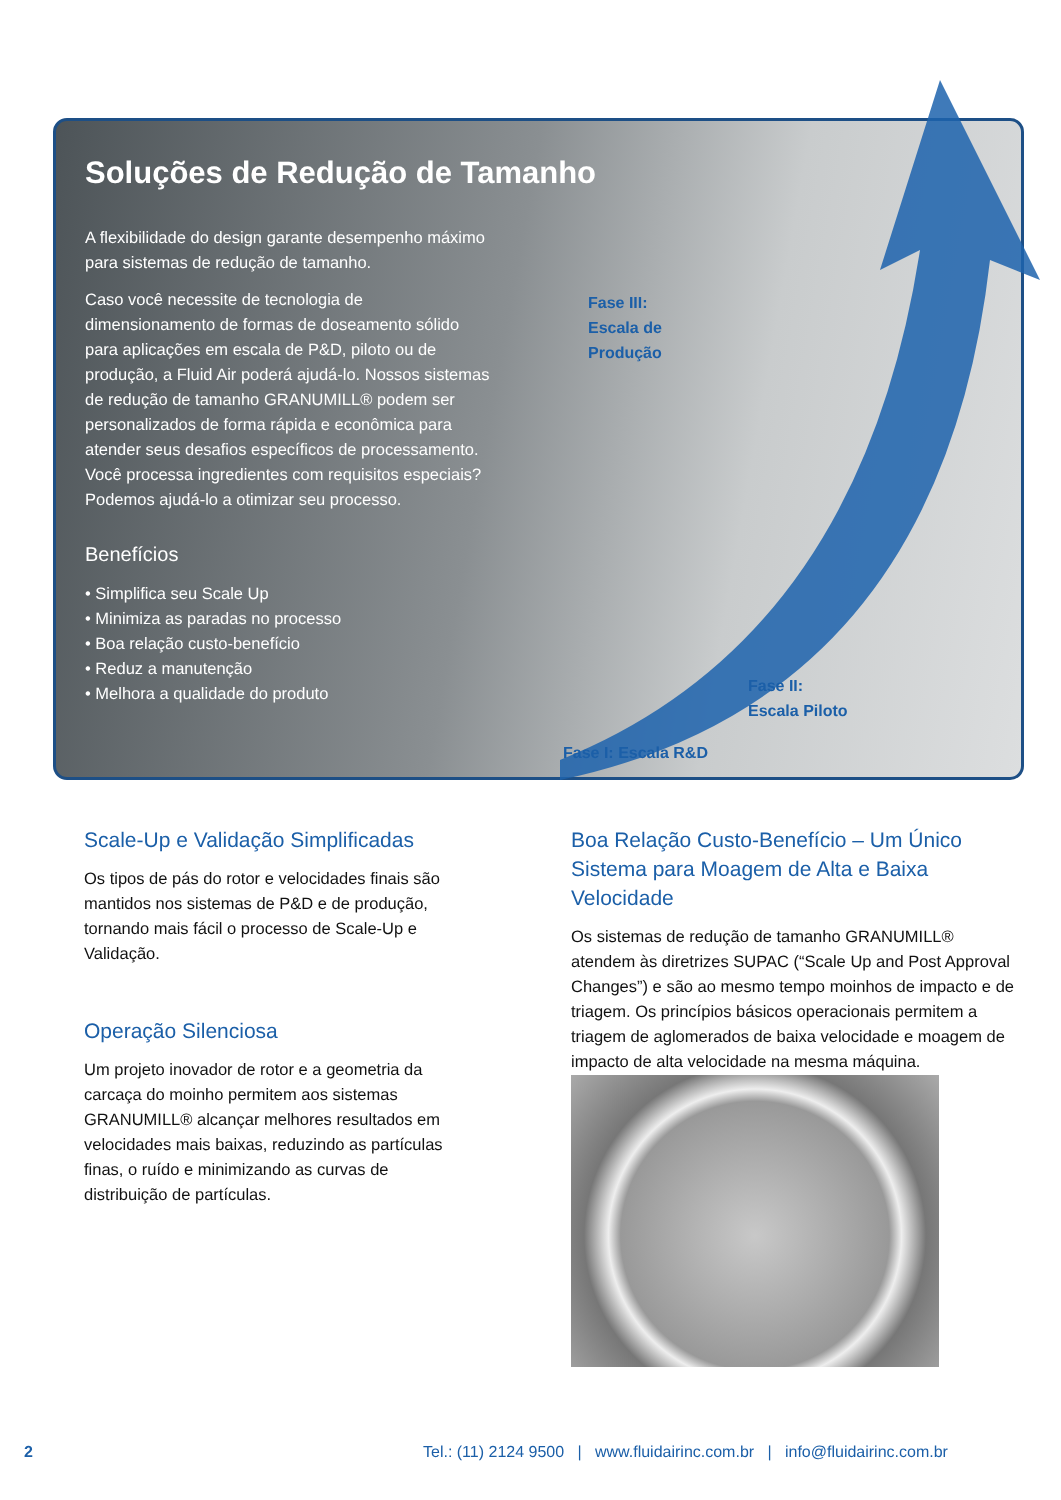Soluções de Redução de Tamanho
A flexibilidade do design garante desempenho máximo para sistemas de redução de tamanho.
Caso você necessite de tecnologia de dimensionamento de formas de doseamento sólido para aplicações em escala de P&D, piloto ou de produção, a Fluid Air poderá ajudá-lo. Nossos sistemas de redução de tamanho GRANUMILL® podem ser personalizados de forma rápida e econômica para atender seus desafios específicos de processamento. Você processa ingredientes com requisitos especiais? Podemos ajudá-lo a otimizar seu processo.
Benefícios
• Simplifica seu Scale Up
• Minimiza as paradas no processo
• Boa relação custo-benefício
• Reduz a manutenção
• Melhora a qualidade do produto
Fase III:
Escala de
Produção
Fase II:
Escala Piloto
Fase I: Escala R&D
Scale-Up e Validação Simplificadas
Os tipos de pás do rotor e velocidades finais são mantidos nos sistemas de P&D e de produção, tornando mais fácil o processo de Scale-Up e Validação.
Operação Silenciosa
Um projeto inovador de rotor e a geometria da carcaça do moinho permitem aos sistemas GRANUMILL® alcançar melhores resultados em velocidades mais baixas, reduzindo as partículas finas, o ruído e minimizando as curvas de distribuição de partículas.
Boa Relação Custo-Benefício – Um Único Sistema para Moagem de Alta e Baixa Velocidade
Os sistemas de redução de tamanho GRANUMILL® atendem às diretrizes SUPAC (“Scale Up and Post Approval Changes”) e são ao mesmo tempo moinhos de impacto e de triagem. Os princípios básicos operacionais permitem a triagem de aglomerados de baixa velocidade e moagem de impacto de alta velocidade na mesma máquina.
2 Tel.: (11) 2124 9500 | www.fluidairinc.com.br | info@fluidairinc.com.br